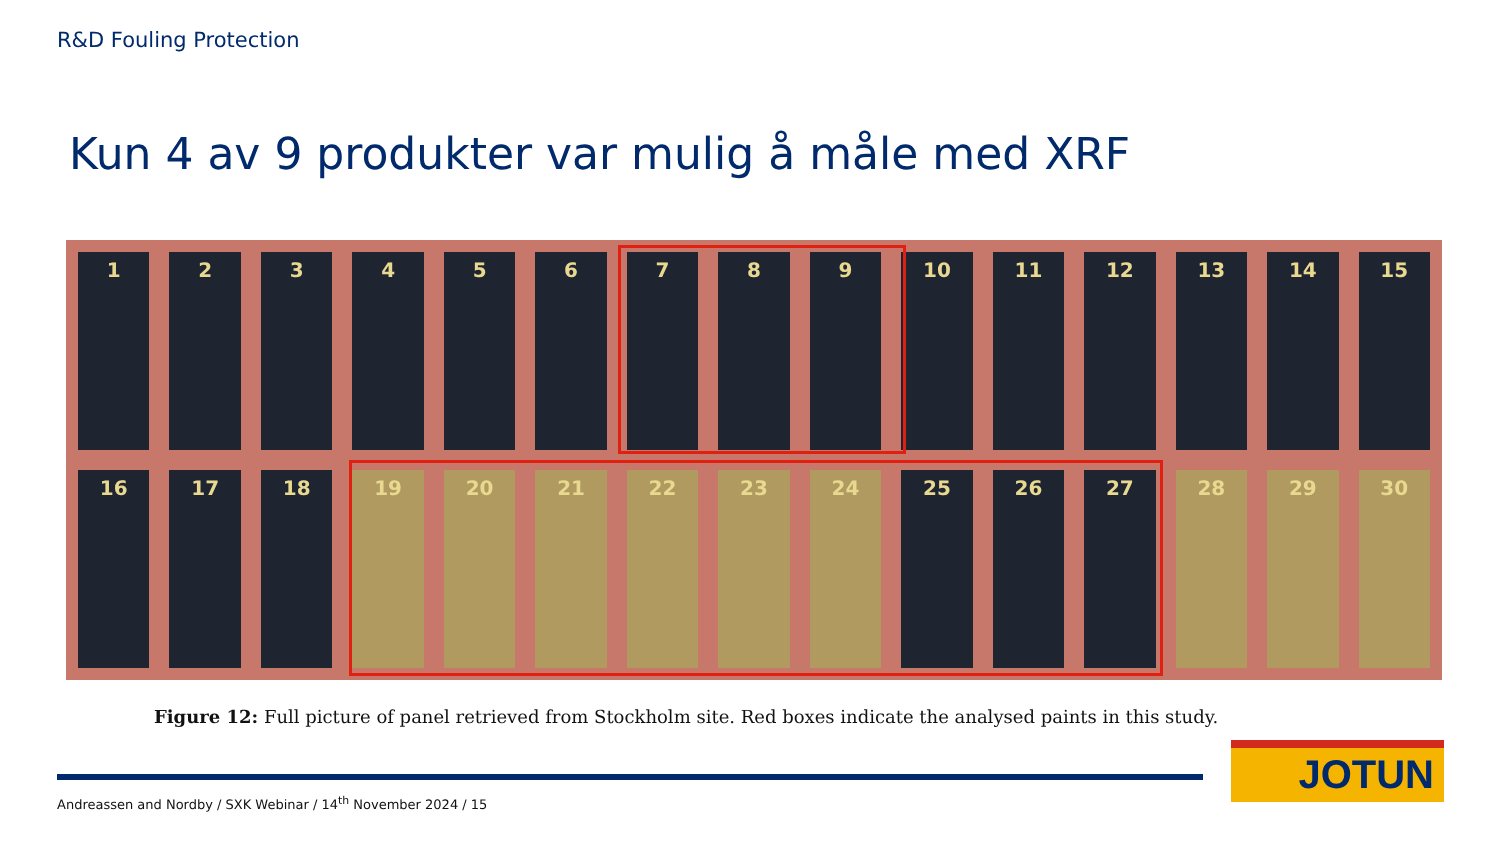R&D Fouling Protection
Kun 4 av 9 produkter var mulig å måle med XRF
1
2
3
4
5
6
7
8
9
10
11
12
13
14
15
16
17
18
19
20
21
22
23
24
25
26
27
28
29
30
Figure 12: Full picture of panel retrieved from Stockholm site. Red boxes indicate the analysed paints in this study.
Andreassen and Nordby / SXK Webinar / 14<sup>th</sup> November 2024 / 15
JOTUN